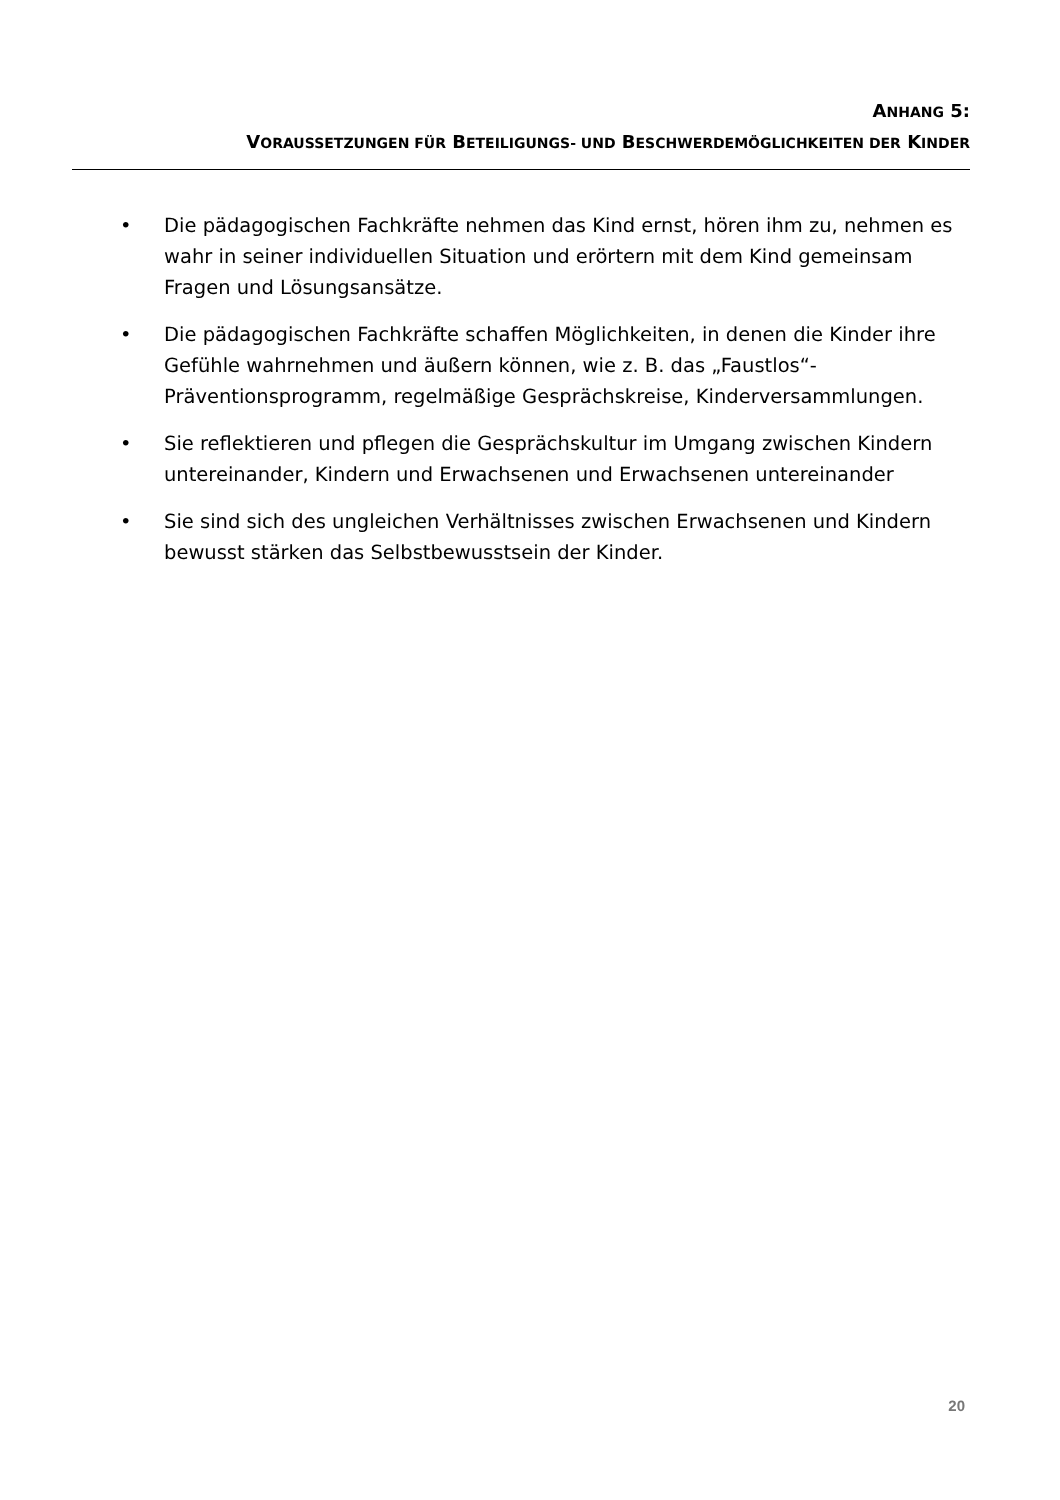ANHANG 5:
VORAUSSETZUNGEN FÜR BETEILIGUNGS- UND BESCHWERDEMÖGLICHKEITEN DER KINDER
• Die pädagogischen Fachkräfte nehmen das Kind ernst, hören ihm zu, nehmen es wahr in seiner individuellen Situation und erörtern mit dem Kind gemeinsam Fragen und Lösungsansätze.
• Die pädagogischen Fachkräfte schaffen Möglichkeiten, in denen die Kinder ihre Gefühle wahrnehmen und äußern können, wie z. B. das „Faustlos“-Präventionsprogramm, regelmäßige Gesprächskreise, Kinderversammlungen.
• Sie reflektieren und pflegen die Gesprächskultur im Umgang zwischen Kindern untereinander, Kindern und Erwachsenen und Erwachsenen untereinander
• Sie sind sich des ungleichen Verhältnisses zwischen Erwachsenen und Kindern bewusst stärken das Selbstbewusstsein der Kinder.
20